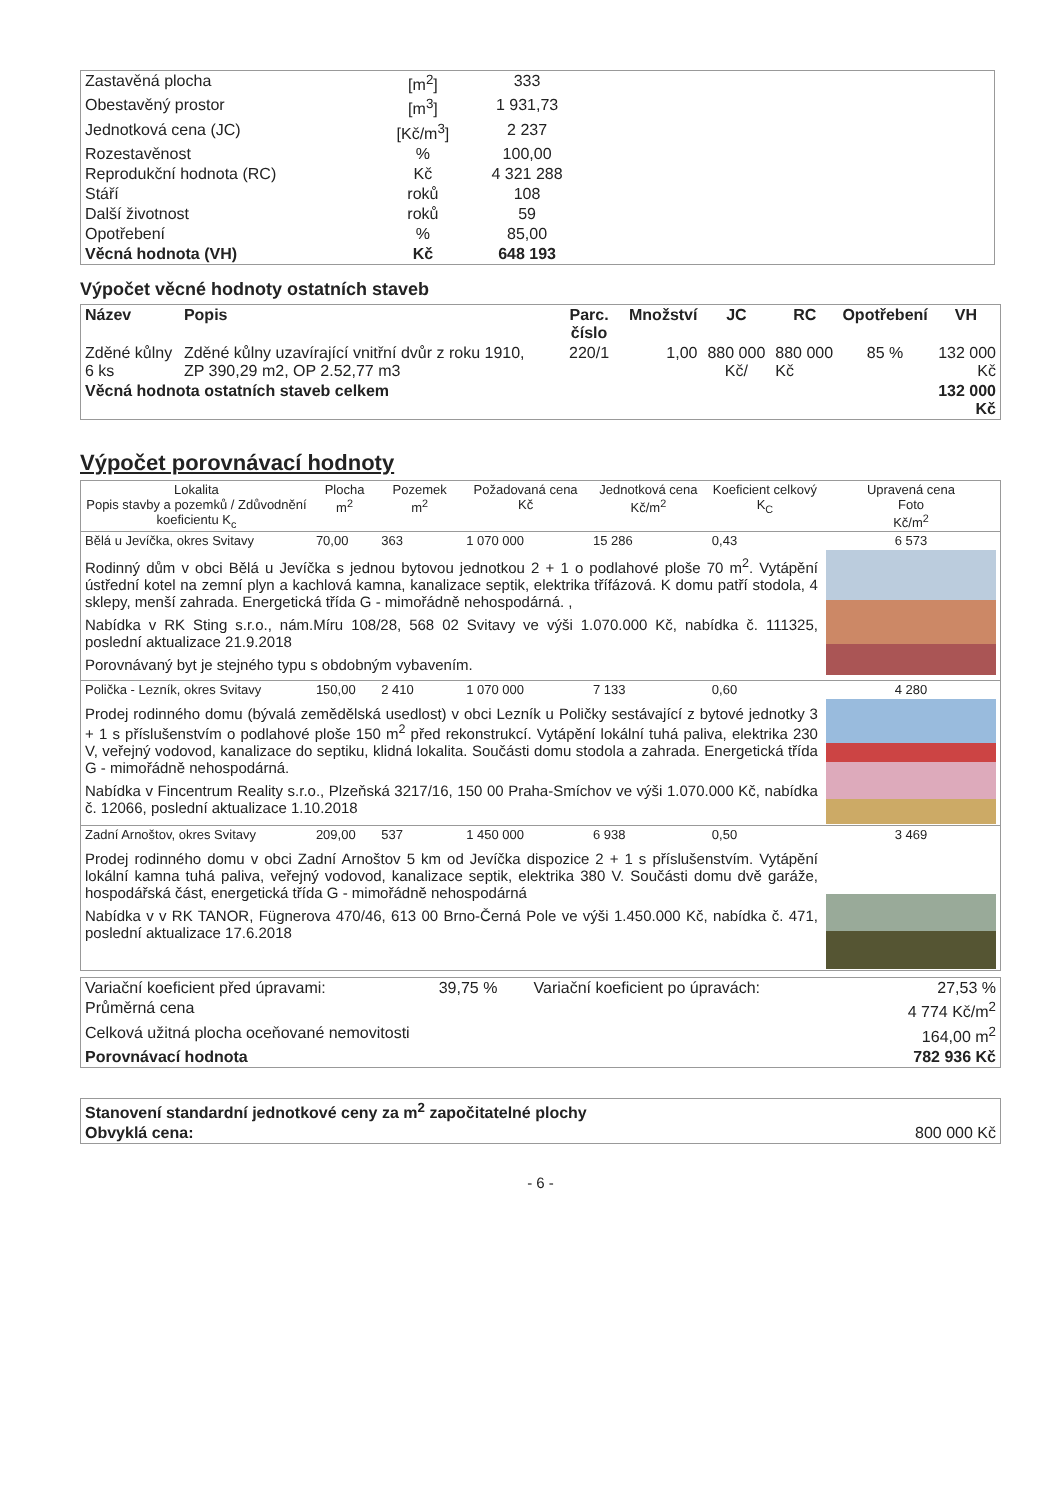| Zastavěná plocha | [m<sup>2</sup>] | 333 | |
| Obestavěný prostor | [m<sup>3</sup>] | 1 931,73 | |
| Jednotková cena (JC) | [Kč/m<sup>3</sup>] | 2 237 | |
| Rozestavěnost | % | 100,00 | |
| Reprodukční hodnota (RC) | Kč | 4 321 288 | |
| Stáří | roků | 108 | |
| Další životnost | roků | 59 | |
| Opotřebení | % | 85,00 | |
| Věcná hodnota (VH) | Kč | 648 193 | |
Výpočet věcné hodnoty ostatních staveb
| Název | Popis | Parc. číslo | Množství | JC | RC | Opotřebení | VH |
| --- | --- | --- | --- | --- | --- | --- | --- |
| Zděné kůlny 6 ks | Zděné kůlny uzavírající vnitřní dvůr z roku 1910, ZP 390,29 m2, OP 2.52,77 m3 | 220/1 | 1,00 | 880 000 Kč/ | 880 000 Kč | 85 % | 132 000 Kč |
| Věcná hodnota ostatních staveb celkem | | | | | | | 132 000 Kč |
Výpočet porovnávací hodnoty
| Lokalita Popis stavby a pozemků / Zdůvodnění koeficientu K<sub>c</sub> | Plocha m<sup>2</sup> | Pozemek m<sup>2</sup> | Požadovaná cena Kč | Jednotková cena Kč/m<sup>2</sup> | Koeficient celkový K<sub>C</sub> | Upravená cena Foto Kč/m<sup>2</sup> |
| --- | --- | --- | --- | --- | --- | --- |
| Bělá u Jevíčka, okres Svitavy | 70,00 | 363 | 1 070 000 | 15 286 | 0,43 | 6 573 |
| Rodinný dům v obci Bělá u Jevíčka s jednou bytovou jednotkou 2 + 1 o podlahové ploše 70 m<sup>2</sup>. Vytápění ústřední kotel na zemní plyn a kachlová kamna, kanalizace septik, elektrika třífázová. K domu patří stodola, 4 sklepy, menší zahrada. Energetická třída G - mimořádně nehospodárná. , Nabídka v RK Sting s.r.o., nám.Míru 108/28, 568 02 Svitavy ve výši 1.070.000 Kč, nabídka č. 111325, poslední aktualizace 21.9.2018 Porovnávaný byt je stejného typu s obdobným vybavením. | | | | | | |
| Polička - Lezník, okres Svitavy | 150,00 | 2 410 | 1 070 000 | 7 133 | 0,60 | 4 280 |
| Prodej rodinného domu (bývalá zemědělská usedlost) v obci Lezník u Poličky sestávající z bytové jednotky 3 + 1 s příslušenstvím o podlahové ploše 150 m<sup>2</sup> před rekonstrukcí. Vytápění lokální tuhá paliva, elektrika 230 V, veřejný vodovod, kanalizace do septiku, klidná lokalita. Součásti domu stodola a zahrada. Energetická třída G - mimořádně nehospodárná. Nabídka v Fincentrum Reality s.r.o., Plzeňská 3217/16, 150 00 Praha-Smíchov ve výši 1.070.000 Kč, nabídka č. 12066, poslední aktualizace 1.10.2018 | | | | | | |
| Zadní Arnoštov, okres Svitavy | 209,00 | 537 | 1 450 000 | 6 938 | 0,50 | 3 469 |
| Prodej rodinného domu v obci Zadní Arnoštov 5 km od Jevíčka dispozice 2 + 1 s příslušenstvím. Vytápění lokální kamna tuhá paliva, veřejný vodovod, kanalizace septik, elektrika 380 V. Součásti domu dvě garáže, hospodářská část, energetická třída G - mimořádně nehospodárná Nabídka v v RK TANOR, Fügnerova 470/46, 613 00 Brno-Černá Pole ve výši 1.450.000 Kč, nabídka č. 471, poslední aktualizace 17.6.2018 | | | | | | |
| Variační koeficient před úpravami: | 39,75 % | Variační koeficient po úpravách: | 27,53 % |
| Průměrná cena | | | 4 774 Kč/m<sup>2</sup> |
| Celková užitná plocha oceňované nemovitosti | | | 164,00 m<sup>2</sup> |
| Porovnávací hodnota | | | 782 936 Kč |
| Stanovení standardní jednotkové ceny za m<sup>2</sup> započitatelné plochy | |
| --- | --- |
| Obvyklá cena: | 800 000 Kč |
- 6 -